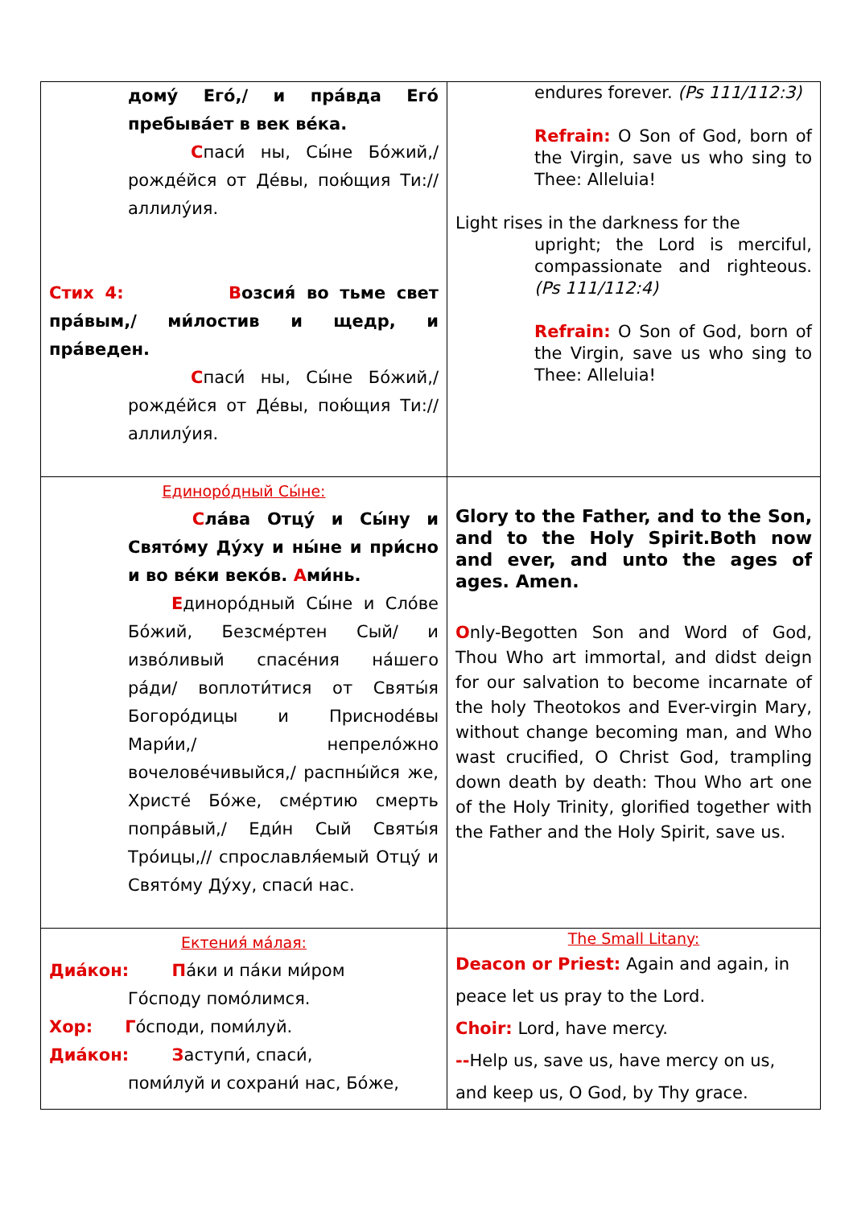| дому́ Его́,/ и пра́вда Его́ пребыва́ет в век ве́ка. С паси́ ны, Сы́не Бо́жий,/ рожде́йся от Де́вы, пою́щия Ти:// аллилу́ия. Стих 4: В озсия́ во тьме свет пра́вым,/ ми́лостив и щедр, и пра́веден. С паси́ ны, Сы́не Бо́жий,/ рожде́йся от Де́вы, пою́щия Ти:// аллилу́ия. | endures forever. (Ps 111/112:3) Refrain: O Son of God, born of the Virgin, save us who sing to Thee: Alleluia! Light rises in the darkness for the upright; the Lord is merciful, compassionate and righteous. (Ps 111/112:4) Refrain: O Son of God, born of the Virgin, save us who sing to Thee: Alleluia! |
| Единоро́дный Сы́не: С ла́ва Отцу́ и Сы́ну и Свято́му Ду́ху и ны́не и при́сно и во ве́ки веко́в. А ми́нь. Е диноро́дный Сы́не и Сло́ве Бо́жий, Безсме́ртен Сый/ и изво́ливый спасе́ния на́шего ра́ди/ воплоти́тися от Святы́я Богоро́дицы и Приснodéвы Мари́и,/ непрело́жно вочелове́чивыйся,/ распны́йся же, Христе́ Бо́же, сме́ртию смерть попра́вый,/ Еди́н Сый Святы́я Тро́ицы,// спрославля́емый Отцу́ и Свято́му Ду́ху, спаси́ нас. | Glory to the Father, and to the Son, and to the Holy Spirit.Both now and ever, and unto the ages of ages. Amen. O nly-Begotten Son and Word of God, Thou Who art immortal, and didst deign for our salvation to become incarnate of the holy Theotokos and Ever-virgin Mary, without change becoming man, and Who wast crucified, O Christ God, trampling down death by death: Thou Who art one of the Holy Trinity, glorified together with the Father and the Holy Spirit, save us. |
| Ектения́ ма́лая: Диа́кон: П а́ки и па́ки ми́ром Го́споду помо́лимся. Хор: Г о́споди, поми́луй. Диа́кон: З аступи́, спаси́, поми́луй и сохрани́ нас, Бо́же, | The Small Litany: Deacon or Priest: Again and again, in peace let us pray to the Lord. Choir: Lord, have mercy. -- Help us, save us, have mercy on us, and keep us, O God, by Thy grace. |